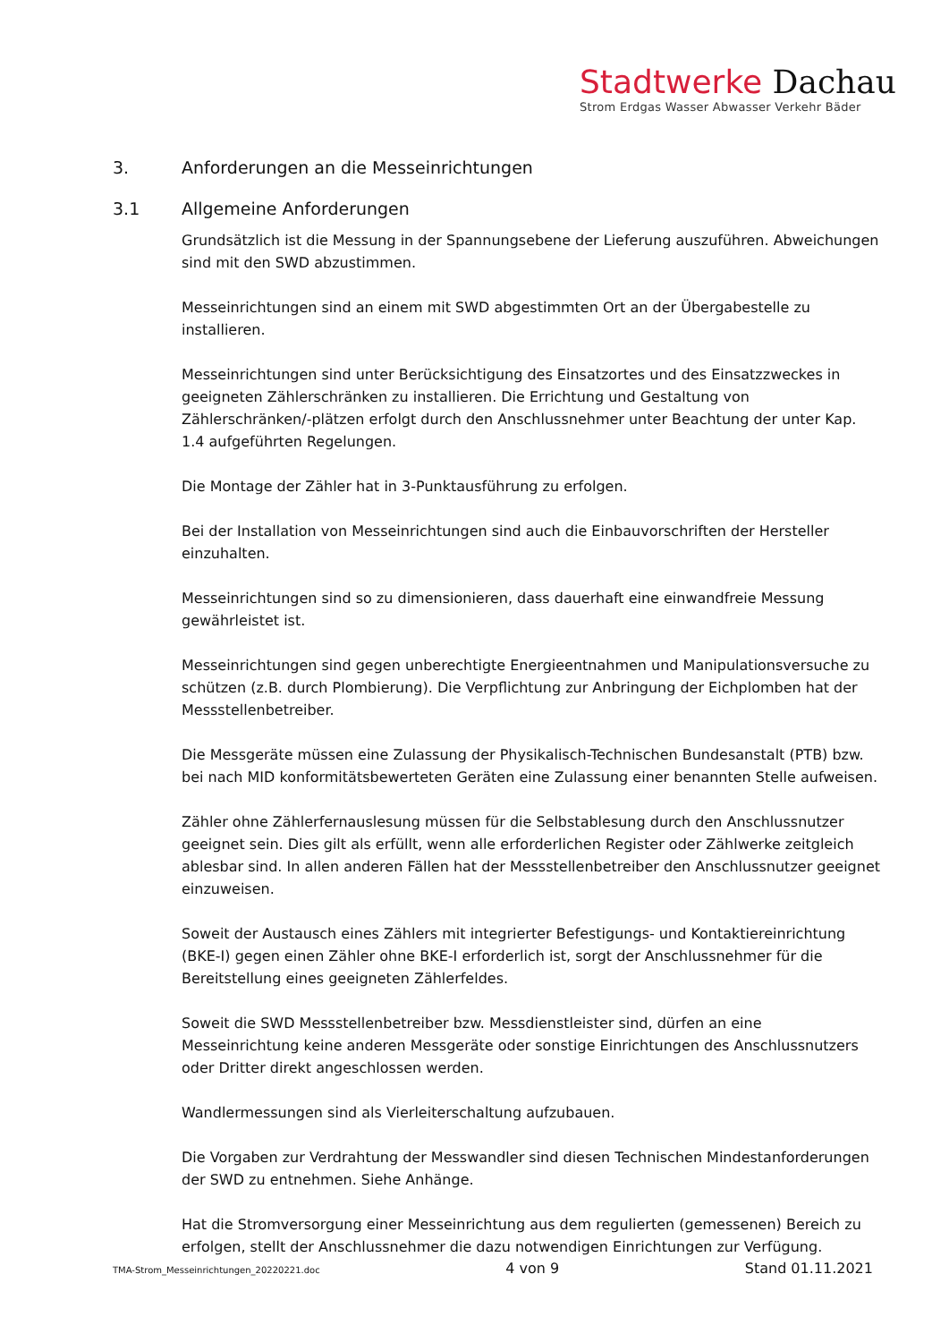Stadtwerke Dachau
Strom Erdgas Wasser Abwasser Verkehr Bäder
3. Anforderungen an die Messeinrichtungen
3.1 Allgemeine Anforderungen
Grundsätzlich ist die Messung in der Spannungsebene der Lieferung auszuführen. Abweichungen sind mit den SWD abzustimmen.
Messeinrichtungen sind an einem mit SWD abgestimmten Ort an der Übergabestelle zu installieren.
Messeinrichtungen sind unter Berücksichtigung des Einsatzortes und des Einsatzzweckes in geeigneten Zählerschränken zu installieren. Die Errichtung und Gestaltung von Zählerschränken/-plätzen erfolgt durch den Anschlussnehmer unter Beachtung der unter Kap. 1.4 aufgeführten Regelungen.
Die Montage der Zähler hat in 3-Punktausführung zu erfolgen.
Bei der Installation von Messeinrichtungen sind auch die Einbauvorschriften der Hersteller einzuhalten.
Messeinrichtungen sind so zu dimensionieren, dass dauerhaft eine einwandfreie Messung gewährleistet ist.
Messeinrichtungen sind gegen unberechtigte Energieentnahmen und Manipulationsversuche zu schützen (z.B. durch Plombierung). Die Verpflichtung zur Anbringung der Eichplomben hat der Messstellenbetreiber.
Die Messgeräte müssen eine Zulassung der Physikalisch-Technischen Bundesanstalt (PTB) bzw. bei nach MID konformitätsbewerteten Geräten eine Zulassung einer benannten Stelle aufweisen.
Zähler ohne Zählerfernauslesung müssen für die Selbstablesung durch den Anschlussnutzer geeignet sein. Dies gilt als erfüllt, wenn alle erforderlichen Register oder Zählwerke zeitgleich ablesbar sind. In allen anderen Fällen hat der Messstellenbetreiber den Anschlussnutzer geeignet einzuweisen.
Soweit der Austausch eines Zählers mit integrierter Befestigungs- und Kontaktiereinrichtung (BKE-I) gegen einen Zähler ohne BKE-I erforderlich ist, sorgt der Anschlussnehmer für die Bereitstellung eines geeigneten Zählerfeldes.
Soweit die SWD Messstellenbetreiber bzw. Messdienstleister sind, dürfen an eine Messeinrichtung keine anderen Messgeräte oder sonstige Einrichtungen des Anschlussnutzers oder Dritter direkt angeschlossen werden.
Wandlermessungen sind als Vierleiterschaltung aufzubauen.
Die Vorgaben zur Verdrahtung der Messwandler sind diesen Technischen Mindestanforderungen der SWD zu entnehmen. Siehe Anhänge.
Hat die Stromversorgung einer Messeinrichtung aus dem regulierten (gemessenen) Bereich zu erfolgen, stellt der Anschlussnehmer die dazu notwendigen Einrichtungen zur Verfügung.
TMA-Strom_Messeinrichtungen_20220221.doc 4 von 9 Stand 01.11.2021